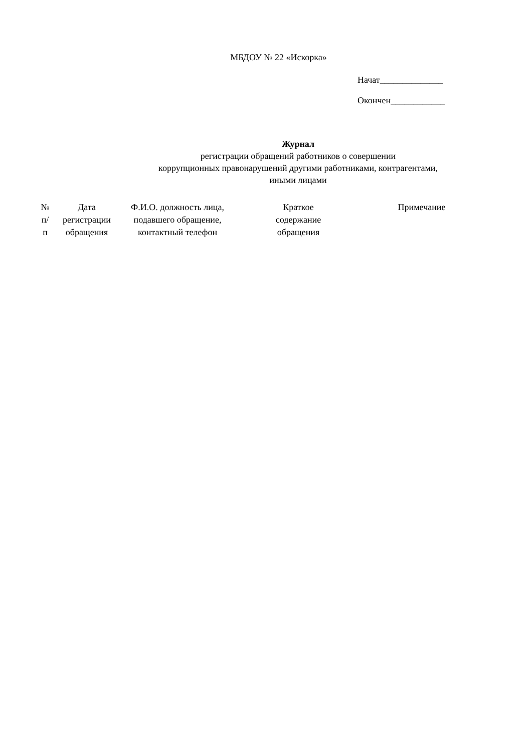МБДОУ № 22 «Искорка»
Начат______________
Окончен____________
Журнал
регистрации обращений работников о совершении
коррупционных правонарушений другими работниками, контрагентами,
иными лицами
| № п/п | Дата регистрации обращения | Ф.И.О. должность лица, подавшего обращение, контактный телефон | Краткое содержание обращения | Примечание |
| --- | --- | --- | --- | --- |